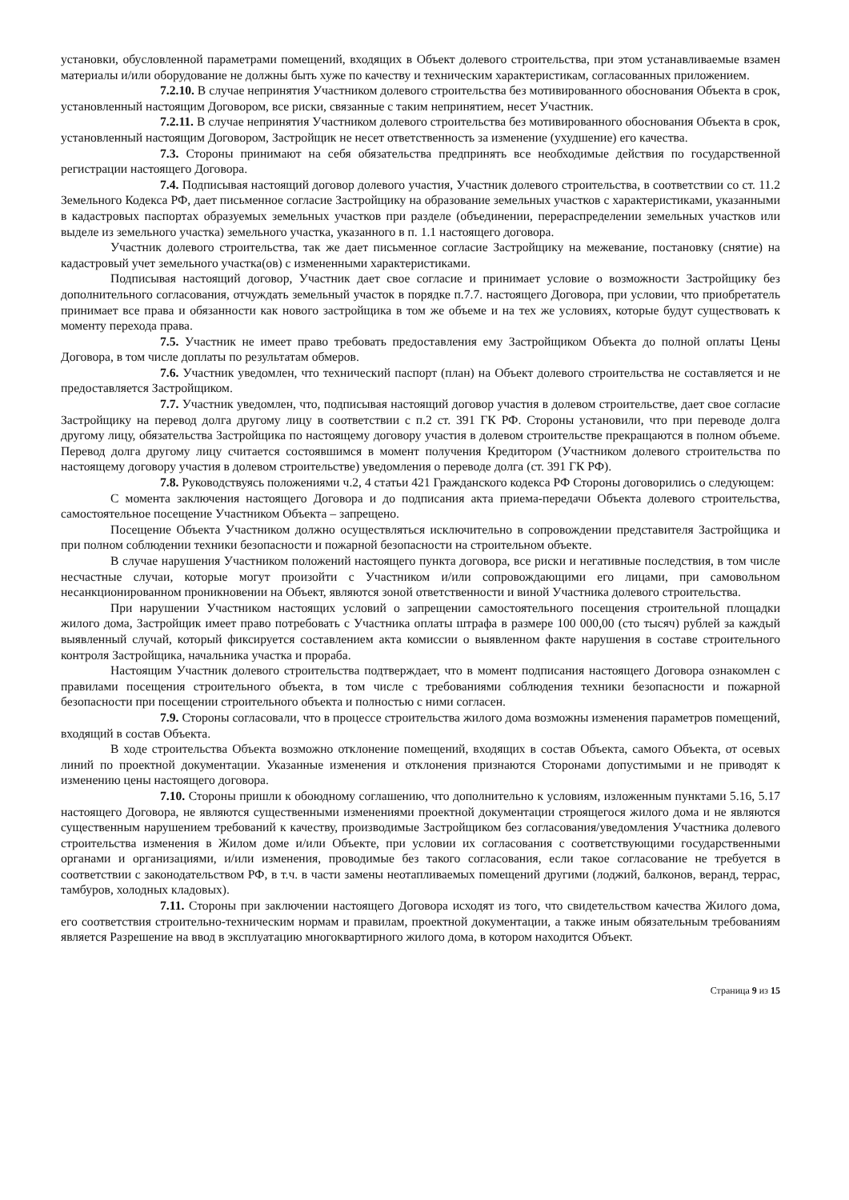установки, обусловленной параметрами помещений, входящих в Объект долевого строительства, при этом устанавливаемые взамен материалы и/или оборудование не должны быть хуже по качеству и техническим характеристикам, согласованных приложением.
7.2.10. В случае непринятия Участником долевого строительства без мотивированного обоснования Объекта в срок, установленный настоящим Договором, все риски, связанные с таким непринятием, несет Участник.
7.2.11. В случае непринятия Участником долевого строительства без мотивированного обоснования Объекта в срок, установленный настоящим Договором, Застройщик не несет ответственность за изменение (ухудшение) его качества.
7.3. Стороны принимают на себя обязательства предпринять все необходимые действия по государственной регистрации настоящего Договора.
7.4. Подписывая настоящий договор долевого участия, Участник долевого строительства, в соответствии со ст. 11.2 Земельного Кодекса РФ, дает письменное согласие Застройщику на образование земельных участков с характеристиками, указанными в кадастровых паспортах образуемых земельных участков при разделе (объединении, перераспределении земельных участков или выделе из земельного участка) земельного участка, указанного в п. 1.1 настоящего договора.
Участник долевого строительства, так же дает письменное согласие Застройщику на межевание, постановку (снятие) на кадастровый учет земельного участка(ов) с измененными характеристиками.
Подписывая настоящий договор, Участник дает свое согласие и принимает условие о возможности Застройщику без дополнительного согласования, отчуждать земельный участок в порядке п.7.7. настоящего Договора, при условии, что приобретатель принимает все права и обязанности как нового застройщика в том же объеме и на тех же условиях, которые будут существовать к моменту перехода права.
7.5. Участник не имеет право требовать предоставления ему Застройщиком Объекта до полной оплаты Цены Договора, в том числе доплаты по результатам обмеров.
7.6. Участник уведомлен, что технический паспорт (план) на Объект долевого строительства не составляется и не предоставляется Застройщиком.
7.7. Участник уведомлен, что, подписывая настоящий договор участия в долевом строительстве, дает свое согласие Застройщику на перевод долга другому лицу в соответствии с п.2 ст. 391 ГК РФ. Стороны установили, что при переводе долга другому лицу, обязательства Застройщика по настоящему договору участия в долевом строительстве прекращаются в полном объеме. Перевод долга другому лицу считается состоявшимся в момент получения Кредитором (Участником долевого строительства по настоящему договору участия в долевом строительстве) уведомления о переводе долга (ст. 391 ГК РФ).
7.8. Руководствуясь положениями ч.2, 4 статьи 421 Гражданского кодекса РФ Стороны договорились о следующем:
С момента заключения настоящего Договора и до подписания акта приема-передачи Объекта долевого строительства, самостоятельное посещение Участником Объекта – запрещено.
Посещение Объекта Участником должно осуществляться исключительно в сопровождении представителя Застройщика и при полном соблюдении техники безопасности и пожарной безопасности на строительном объекте.
В случае нарушения Участником положений настоящего пункта договора, все риски и негативные последствия, в том числе несчастные случаи, которые могут произойти с Участником и/или сопровождающими его лицами, при самовольном несанкционированном проникновении на Объект, являются зоной ответственности и виной Участника долевого строительства.
При нарушении Участником настоящих условий о запрещении самостоятельного посещения строительной площадки жилого дома, Застройщик имеет право потребовать с Участника оплаты штрафа в размере 100 000,00 (сто тысяч) рублей за каждый выявленный случай, который фиксируется составлением акта комиссии о выявленном факте нарушения в составе строительного контроля Застройщика, начальника участка и прораба.
Настоящим Участник долевого строительства подтверждает, что в момент подписания настоящего Договора ознакомлен с правилами посещения строительного объекта, в том числе с требованиями соблюдения техники безопасности и пожарной безопасности при посещении строительного объекта и полностью с ними согласен.
7.9. Стороны согласовали, что в процессе строительства жилого дома возможны изменения параметров помещений, входящий в состав Объекта.
В ходе строительства Объекта возможно отклонение помещений, входящих в состав Объекта, самого Объекта, от осевых линий по проектной документации. Указанные изменения и отклонения признаются Сторонами допустимыми и не приводят к изменению цены настоящего договора.
7.10. Стороны пришли к обоюдному соглашению, что дополнительно к условиям, изложенным пунктами 5.16, 5.17 настоящего Договора, не являются существенными изменениями проектной документации строящегося жилого дома и не являются существенным нарушением требований к качеству, производимые Застройщиком без согласования/уведомления Участника долевого строительства изменения в Жилом доме и/или Объекте, при условии их согласования с соответствующими государственными органами и организациями, и/или изменения, проводимые без такого согласования, если такое согласование не требуется в соответствии с законодательством РФ, в т.ч. в части замены неотапливаемых помещений другими (лоджий, балконов, веранд, террас, тамбуров, холодных кладовых).
7.11. Стороны при заключении настоящего Договора исходят из того, что свидетельством качества Жилого дома, его соответствия строительно-техническим нормам и правилам, проектной документации, а также иным обязательным требованиям является Разрешение на ввод в эксплуатацию многоквартирного жилого дома, в котором находится Объект.
Страница 9 из 15